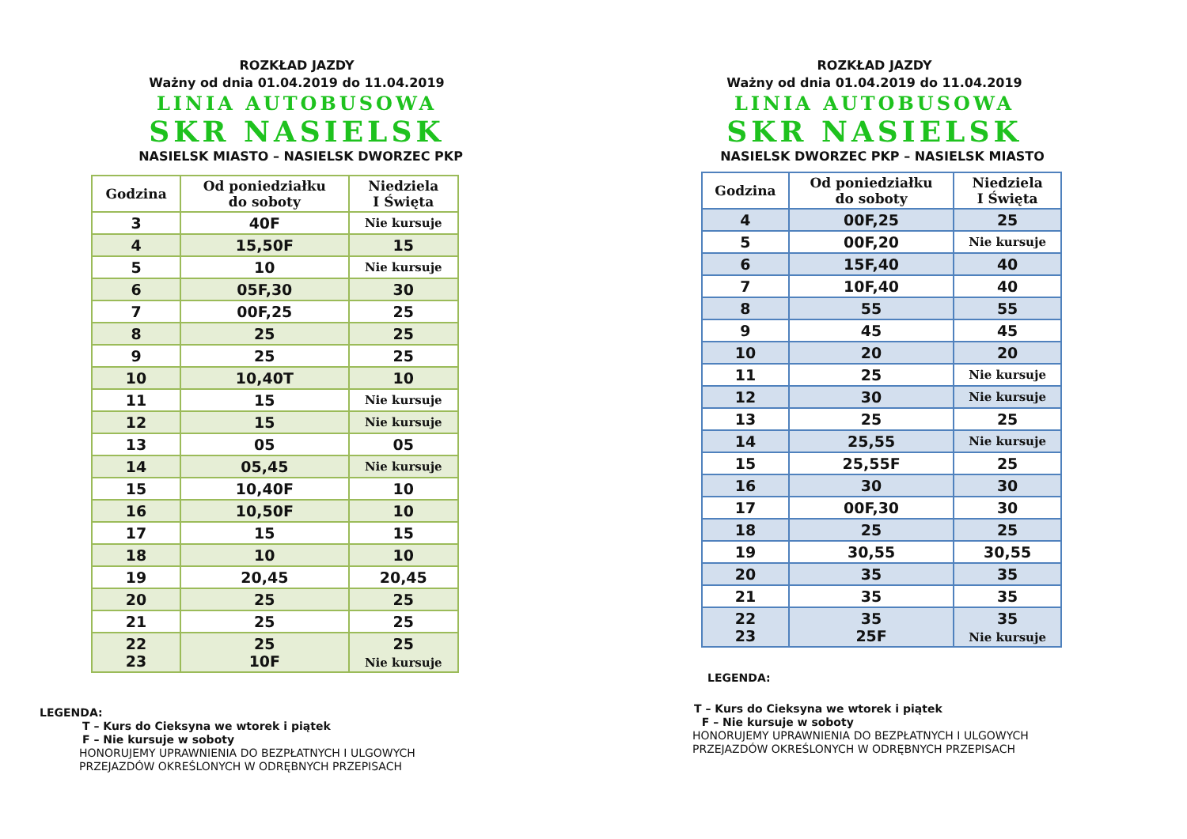ROZKŁAD JAZDY
Ważny od dnia 01.04.2019 do 11.04.2019
LINIA AUTOBUSOWA
SKR NASIELSK
NASIELSK MIASTO – NASIELSK DWORZEC PKP
| Godzina | Od poniedziałku do soboty | Niedziela I Święta |
| --- | --- | --- |
| 3 | 40F | Nie kursuje |
| 4 | 15,50F | 15 |
| 5 | 10 | Nie kursuje |
| 6 | 05F,30 | 30 |
| 7 | 00F,25 | 25 |
| 8 | 25 | 25 |
| 9 | 25 | 25 |
| 10 | 10,40T | 10 |
| 11 | 15 | Nie kursuje |
| 12 | 15 | Nie kursuje |
| 13 | 05 | 05 |
| 14 | 05,45 | Nie kursuje |
| 15 | 10,40F | 10 |
| 16 | 10,50F | 10 |
| 17 | 15 | 15 |
| 18 | 10 | 10 |
| 19 | 20,45 | 20,45 |
| 20 | 25 | 25 |
| 21 | 25 | 25 |
| 22 23 | 25 10F | 25 Nie kursuje |
LEGENDA:
T – Kurs do Cieksyna we wtorek i piątek
F – Nie kursuje w soboty
HONORUJEMY UPRAWNIENIA DO BEZPŁATNYCH I ULGOWYCH
PRZEJAZDÓW OKREŚLONYCH W ODRĘBNYCH PRZEPISACH
ROZKŁAD JAZDY
Ważny od dnia 01.04.2019 do 11.04.2019
LINIA AUTOBUSOWA
SKR NASIELSK
NASIELSK DWORZEC PKP – NASIELSK MIASTO
| Godzina | Od poniedziałku do soboty | Niedziela I Święta |
| --- | --- | --- |
| 4 | 00F,25 | 25 |
| 5 | 00F,20 | Nie kursuje |
| 6 | 15F,40 | 40 |
| 7 | 10F,40 | 40 |
| 8 | 55 | 55 |
| 9 | 45 | 45 |
| 10 | 20 | 20 |
| 11 | 25 | Nie kursuje |
| 12 | 30 | Nie kursuje |
| 13 | 25 | 25 |
| 14 | 25,55 | Nie kursuje |
| 15 | 25,55F | 25 |
| 16 | 30 | 30 |
| 17 | 00F,30 | 30 |
| 18 | 25 | 25 |
| 19 | 30,55 | 30,55 |
| 20 | 35 | 35 |
| 21 | 35 | 35 |
| 22 23 | 35 25F | 35 Nie kursuje |
LEGENDA:
T – Kurs do Cieksyna we wtorek i piątek
F – Nie kursuje w soboty
HONORUJEMY UPRAWNIENIA DO BEZPŁATNYCH I ULGOWYCH
PRZEJAZDÓW OKREŚLONYCH W ODRĘBNYCH PRZEPISACH